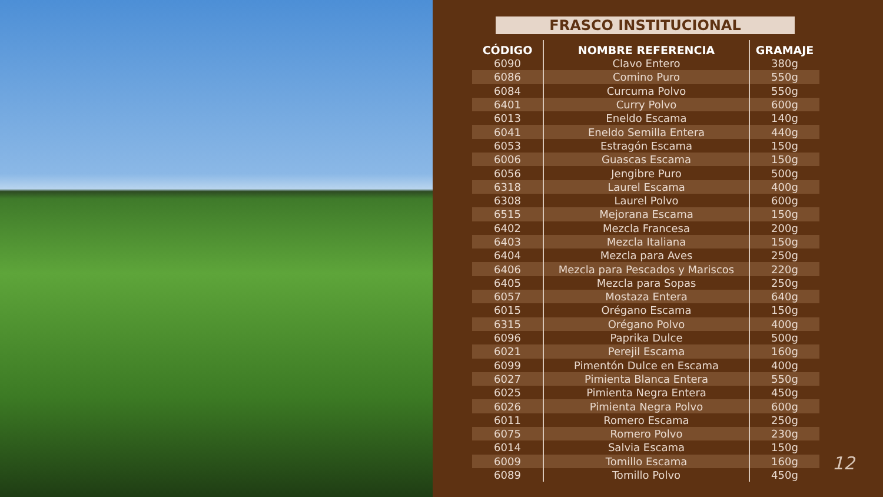FRASCO INSTITUCIONAL
| CÓDIGO | NOMBRE REFERENCIA | GRAMAJE |
| --- | --- | --- |
| 6090 | Clavo Entero | 380g |
| 6086 | Comino Puro | 550g |
| 6084 | Curcuma Polvo | 550g |
| 6401 | Curry Polvo | 600g |
| 6013 | Eneldo Escama | 140g |
| 6041 | Eneldo Semilla Entera | 440g |
| 6053 | Estragón Escama | 150g |
| 6006 | Guascas Escama | 150g |
| 6056 | Jengibre Puro | 500g |
| 6318 | Laurel Escama | 400g |
| 6308 | Laurel Polvo | 600g |
| 6515 | Mejorana Escama | 150g |
| 6402 | Mezcla Francesa | 200g |
| 6403 | Mezcla Italiana | 150g |
| 6404 | Mezcla para Aves | 250g |
| 6406 | Mezcla para Pescados y Mariscos | 220g |
| 6405 | Mezcla para Sopas | 250g |
| 6057 | Mostaza Entera | 640g |
| 6015 | Orégano Escama | 150g |
| 6315 | Orégano Polvo | 400g |
| 6096 | Paprika Dulce | 500g |
| 6021 | Perejil Escama | 160g |
| 6099 | Pimentón Dulce en Escama | 400g |
| 6027 | Pimienta Blanca Entera | 550g |
| 6025 | Pimienta Negra Entera | 450g |
| 6026 | Pimienta Negra Polvo | 600g |
| 6011 | Romero Escama | 250g |
| 6075 | Romero Polvo | 230g |
| 6014 | Salvia Escama | 150g |
| 6009 | Tomillo Escama | 160g |
| 6089 | Tomillo Polvo | 450g |
12